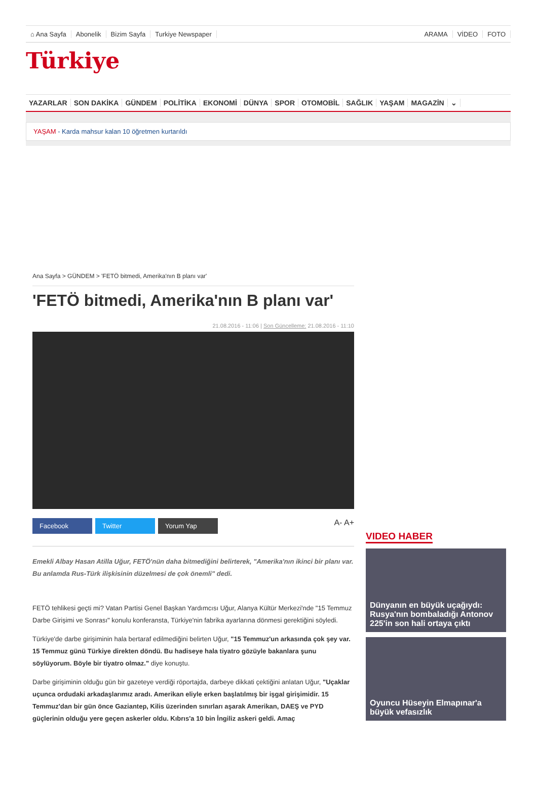⌂ Ana Sayfa Abonelik Bizim Sayfa Turkiye Newspaper ARAMA VİDEO FOTO
Türkiye
YAZARLAR SON DAKİKA GÜNDEM POLİTİKA EKONOMİ DÜNYA SPOR OTOMOBİL SAĞLIK YAŞAM MAGAZİN ⌄
YAŞAM - Karda mahsur kalan 10 öğretmen kurtarıldı
Ana Sayfa > GÜNDEM > 'FETÖ bitmedi, Amerika'nın B planı var'
'FETÖ bitmedi, Amerika'nın B planı var'
21.08.2016 - 11:06 | Son Güncelleme: 21.08.2016 - 11:10
Facebook Twitter Yorum Yap A- A+
Emekli Albay Hasan Atilla Uğur, FETÖ'nün daha bitmediğini belirterek, "Amerika'nın ikinci bir planı var. Bu anlamda Rus-Türk ilişkisinin düzelmesi de çok önemli" dedi.
FETÖ tehlikesi geçti mi? Vatan Partisi Genel Başkan Yardımcısı Uğur, Alanya Kültür Merkezi'nde "15 Temmuz Darbe Girişimi ve Sonrası" konulu konferansta, Türkiye'nin fabrika ayarlarına dönmesi gerektiğini söyledi.
Türkiye'de darbe girişiminin hala bertaraf edilmediğini belirten Uğur, "15 Temmuz'un arkasında çok şey var. 15 Temmuz günü Türkiye direkten döndü. Bu hadiseye hala tiyatro gözüyle bakanlara şunu söylüyorum. Böyle bir tiyatro olmaz." diye konuştu.
Darbe girişiminin olduğu gün bir gazeteye verdiği röportajda, darbeye dikkati çektiğini anlatan Uğur, "Uçaklar uçunca ordudaki arkadaşlarımız aradı. Amerikan eliyle erken başlatılmış bir işgal girişimidir. 15 Temmuz'dan bir gün önce Gaziantep, Kilis üzerinden sınırları aşarak Amerikan, DAEŞ ve PYD güçlerinin olduğu yere geçen askerler oldu. Kıbrıs'a 10 bin İngiliz askeri geldi. Amaç
VIDEO HABER
Dünyanın en büyük uçağıydı: Rusya'nın bombaladığı Antonov 225'in son hali ortaya çıktı
Oyuncu Hüseyin Elmapınar'a büyük vefasızlık